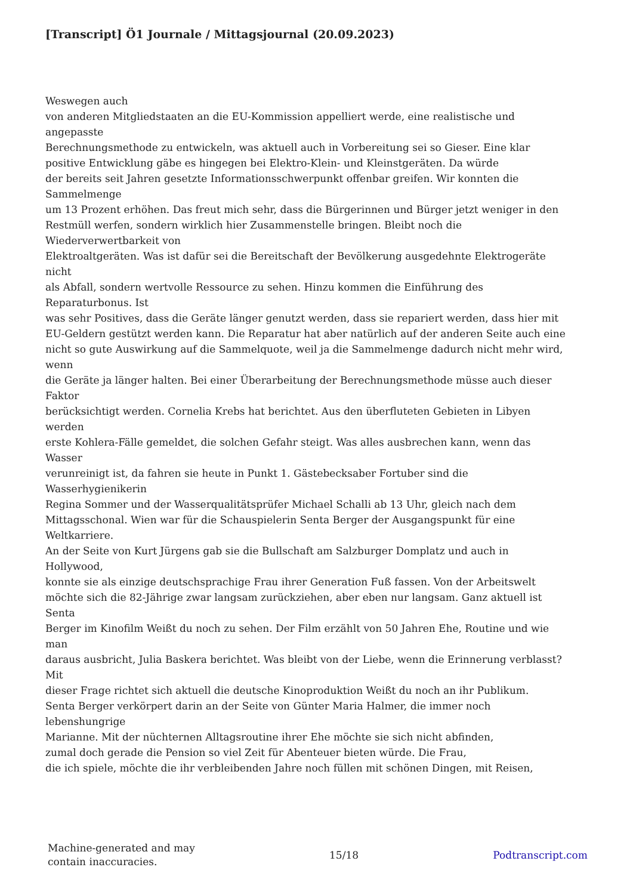[Transcript] Ö1 Journale / Mittagsjournal (20.09.2023)
Weswegen auch
von anderen Mitgliedstaaten an die EU-Kommission appelliert werde, eine realistische und
angepasste
Berechnungsmethode zu entwickeln, was aktuell auch in Vorbereitung sei so Gieser. Eine klar
positive Entwicklung gäbe es hingegen bei Elektro-Klein- und Kleinstgeräten. Da würde
der bereits seit Jahren gesetzte Informationsschwerpunkt offenbar greifen. Wir konnten die
Sammelmenge
um 13 Prozent erhöhen. Das freut mich sehr, dass die Bürgerinnen und Bürger jetzt weniger in den
Restmüll werfen, sondern wirklich hier Zusammenstelle bringen. Bleibt noch die
Wiederverwertbarkeit von
Elektroaltgeräten. Was ist dafür sei die Bereitschaft der Bevölkerung ausgedehnte Elektrogeräte
nicht
als Abfall, sondern wertvolle Ressource zu sehen. Hinzu kommen die Einführung des
Reparaturbonus. Ist
was sehr Positives, dass die Geräte länger genutzt werden, dass sie repariert werden, dass hier mit
EU-Geldern gestützt werden kann. Die Reparatur hat aber natürlich auf der anderen Seite auch eine
nicht so gute Auswirkung auf die Sammelquote, weil ja die Sammelmenge dadurch nicht mehr wird,
wenn
die Geräte ja länger halten. Bei einer Überarbeitung der Berechnungsmethode müsse auch dieser
Faktor
berücksichtigt werden. Cornelia Krebs hat berichtet. Aus den überfluteten Gebieten in Libyen
werden
erste Kohlera-Fälle gemeldet, die solchen Gefahr steigt. Was alles ausbrechen kann, wenn das
Wasser
verunreinigt ist, da fahren sie heute in Punkt 1. Gästebecksaber Fortuber sind die
Wasserhygienikerin
Regina Sommer und der Wasserqualitätsprüfer Michael Schalli ab 13 Uhr, gleich nach dem
Mittagsschonal. Wien war für die Schauspielerin Senta Berger der Ausgangspunkt für eine
Weltkarriere.
An der Seite von Kurt Jürgens gab sie die Bullschaft am Salzburger Domplatz und auch in
Hollywood,
konnte sie als einzige deutschsprachige Frau ihrer Generation Fuß fassen. Von der Arbeitswelt
möchte sich die 82-Jährige zwar langsam zurückziehen, aber eben nur langsam. Ganz aktuell ist
Senta
Berger im Kinofilm Weißt du noch zu sehen. Der Film erzählt von 50 Jahren Ehe, Routine und wie
man
daraus ausbricht, Julia Baskera berichtet. Was bleibt von der Liebe, wenn die Erinnerung verblasst?
Mit
dieser Frage richtet sich aktuell die deutsche Kinoproduktion Weißt du noch an ihr Publikum.
Senta Berger verkörpert darin an der Seite von Günter Maria Halmer, die immer noch
lebenshungrige
Marianne. Mit der nüchternen Alltagsroutine ihrer Ehe möchte sie sich nicht abfinden,
zumal doch gerade die Pension so viel Zeit für Abenteuer bieten würde. Die Frau,
die ich spiele, möchte die ihr verbleibenden Jahre noch füllen mit schönen Dingen, mit Reisen,
Machine-generated and may
contain inaccuracies.
15/18 Podtranscript.com